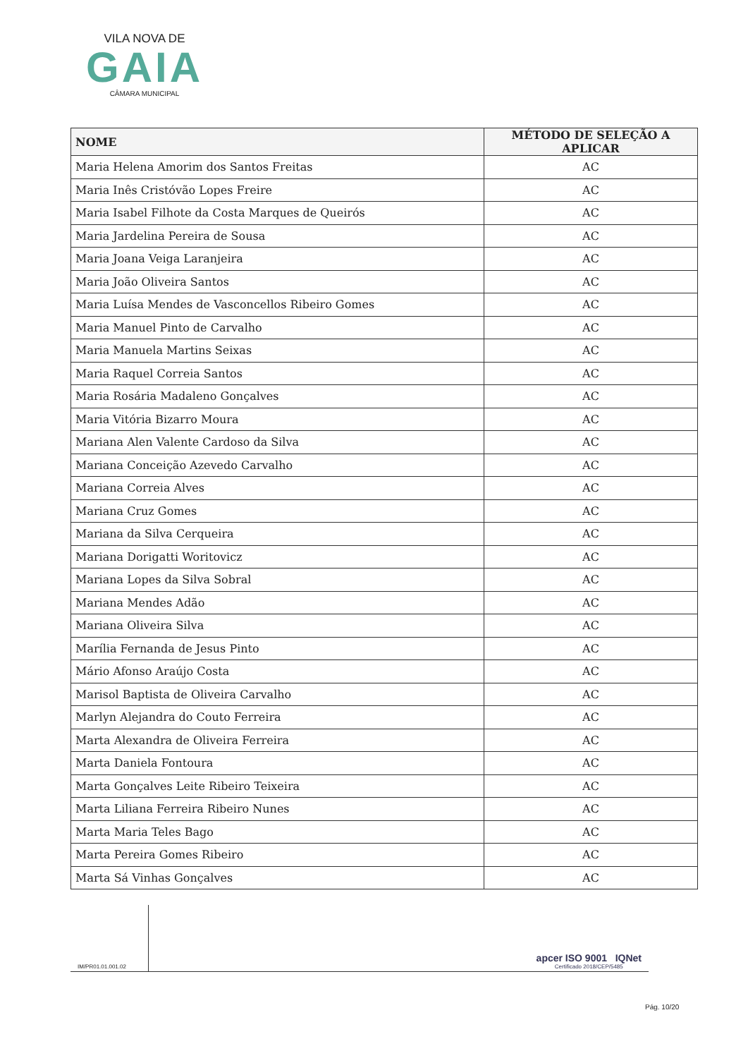VILA NOVA DE
GAIA
CÂMARA MUNICIPAL
| NOME | MÉTODO DE SELEÇÃO A APLICAR |
| --- | --- |
| Maria Helena Amorim dos Santos Freitas | AC |
| Maria Inês Cristóvão Lopes Freire | AC |
| Maria Isabel Filhote da Costa Marques de Queirós | AC |
| Maria Jardelina Pereira de Sousa | AC |
| Maria Joana Veiga Laranjeira | AC |
| Maria João Oliveira Santos | AC |
| Maria Luísa Mendes de Vasconcellos Ribeiro Gomes | AC |
| Maria Manuel Pinto de Carvalho | AC |
| Maria Manuela Martins Seixas | AC |
| Maria Raquel Correia Santos | AC |
| Maria Rosária Madaleno Gonçalves | AC |
| Maria Vitória Bizarro Moura | AC |
| Mariana Alen Valente Cardoso da Silva | AC |
| Mariana Conceição Azevedo Carvalho | AC |
| Mariana Correia Alves | AC |
| Mariana Cruz Gomes | AC |
| Mariana da Silva Cerqueira | AC |
| Mariana Dorigatti Woritovicz | AC |
| Mariana Lopes da Silva Sobral | AC |
| Mariana Mendes Adão | AC |
| Mariana Oliveira Silva | AC |
| Marília Fernanda de Jesus Pinto | AC |
| Mário Afonso Araújo Costa | AC |
| Marisol Baptista de Oliveira Carvalho | AC |
| Marlyn Alejandra do Couto Ferreira | AC |
| Marta Alexandra de Oliveira Ferreira | AC |
| Marta Daniela Fontoura | AC |
| Marta Gonçalves Leite Ribeiro Teixeira | AC |
| Marta Liliana Ferreira Ribeiro Nunes | AC |
| Marta Maria Teles Bago | AC |
| Marta Pereira Gomes Ribeiro | AC |
| Marta Sá Vinhas Gonçalves | AC |
IM/PR01.01.001.02
apcer ISO 9001 IQNet
Certificado 2018/CEP/5485
Pág. 10/20